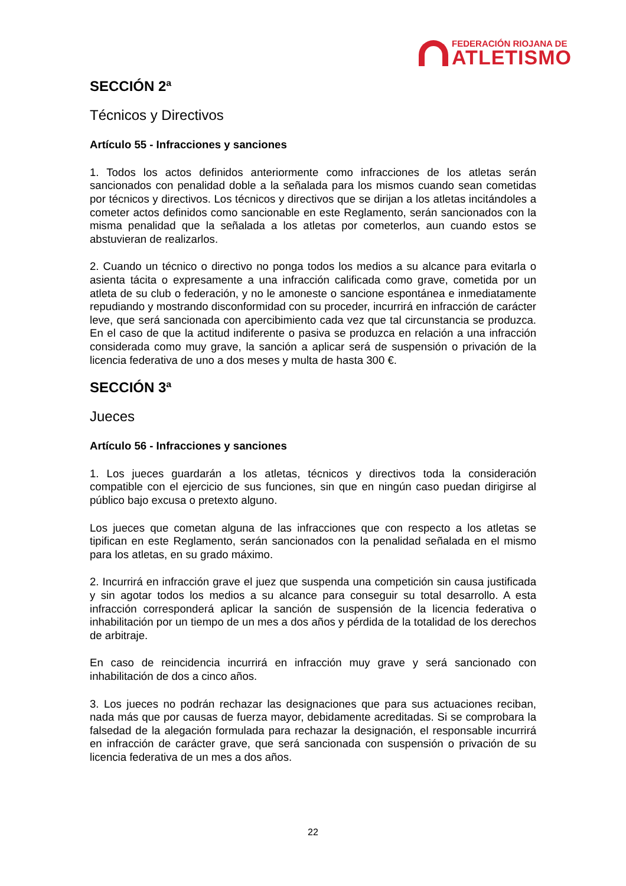FEDERACIÓN RIOJANA DE
ATLETISMO
SECCIÓN 2ª
Técnicos y Directivos
Artículo 55 - Infracciones y sanciones
1. Todos los actos definidos anteriormente como infracciones de los atletas serán sancionados con penalidad doble a la señalada para los mismos cuando sean cometidas por técnicos y directivos. Los técnicos y directivos que se dirijan a los atletas incitándoles a cometer actos definidos como sancionable en este Reglamento, serán sancionados con la misma penalidad que la señalada a los atletas por cometerlos, aun cuando estos se abstuvieran de realizarlos.
2. Cuando un técnico o directivo no ponga todos los medios a su alcance para evitarla o asienta tácita o expresamente a una infracción calificada como grave, cometida por un atleta de su club o federación, y no le amoneste o sancione espontánea e inmediatamente repudiando y mostrando disconformidad con su proceder, incurrirá en infracción de carácter leve, que será sancionada con apercibimiento cada vez que tal circunstancia se produzca. En el caso de que la actitud indiferente o pasiva se produzca en relación a una infracción considerada como muy grave, la sanción a aplicar será de suspensión o privación de la licencia federativa de uno a dos meses y multa de hasta 300 €.
SECCIÓN 3ª
Jueces
Artículo 56 - Infracciones y sanciones
1. Los jueces guardarán a los atletas, técnicos y directivos toda la consideración compatible con el ejercicio de sus funciones, sin que en ningún caso puedan dirigirse al público bajo excusa o pretexto alguno.
Los jueces que cometan alguna de las infracciones que con respecto a los atletas se tipifican en este Reglamento, serán sancionados con la penalidad señalada en el mismo para los atletas, en su grado máximo.
2. Incurrirá en infracción grave el juez que suspenda una competición sin causa justificada y sin agotar todos los medios a su alcance para conseguir su total desarrollo. A esta infracción corresponderá aplicar la sanción de suspensión de la licencia federativa o inhabilitación por un tiempo de un mes a dos años y pérdida de la totalidad de los derechos de arbitraje.
En caso de reincidencia incurrirá en infracción muy grave y será sancionado con inhabilitación de dos a cinco años.
3. Los jueces no podrán rechazar las designaciones que para sus actuaciones reciban, nada más que por causas de fuerza mayor, debidamente acreditadas. Si se comprobara la falsedad de la alegación formulada para rechazar la designación, el responsable incurrirá en infracción de carácter grave, que será sancionada con suspensión o privación de su licencia federativa de un mes a dos años.
22